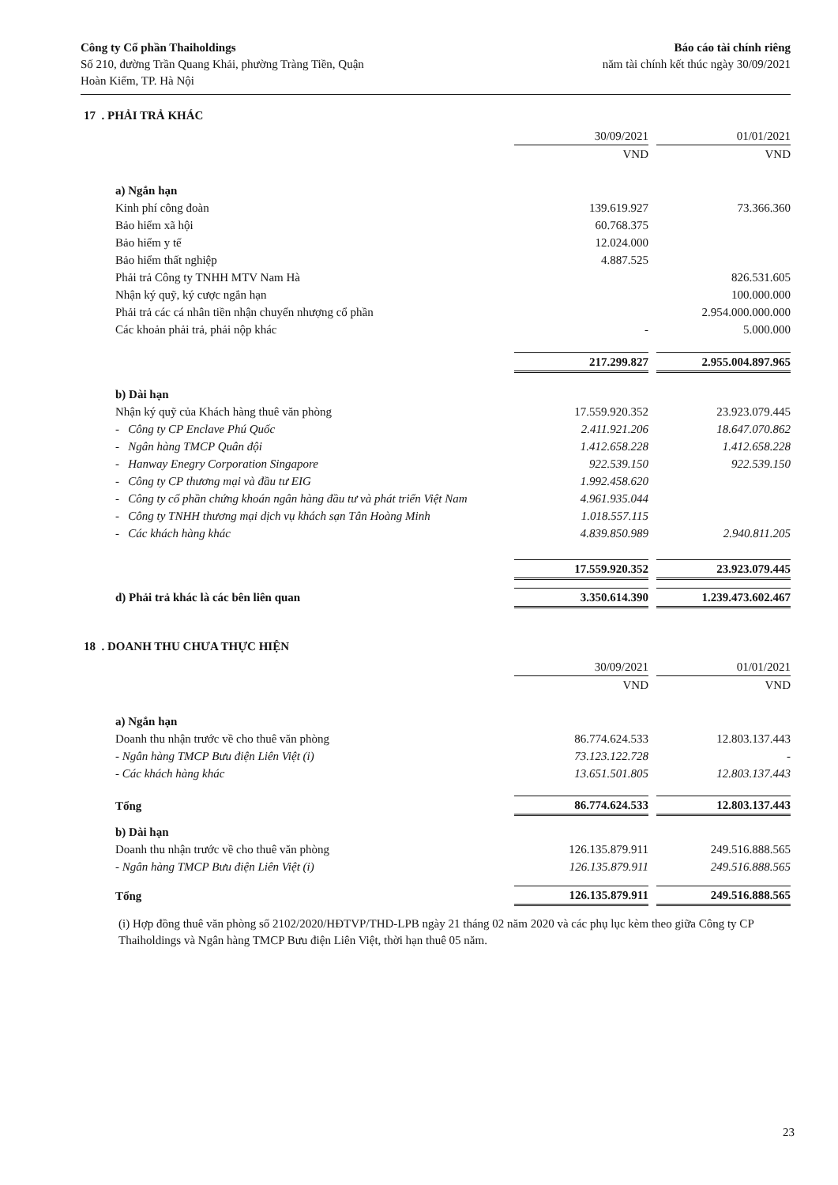Công ty Cổ phần Thaiholdings
Số 210, đường Trần Quang Khải, phường Tràng Tiền, Quận
Hoàn Kiếm, TP. Hà Nội
Báo cáo tài chính riêng
năm tài chính kết thúc ngày 30/09/2021
17 . PHẢI TRẢ KHÁC
| | 30/09/2021 | | 01/01/2021 |
| | VND | | VND |
| a) Ngắn hạn | | | |
| Kinh phí công đoàn | 139.619.927 | | 73.366.360 |
| Bảo hiểm xã hội | 60.768.375 | | |
| Bảo hiểm y tế | 12.024.000 | | |
| Bảo hiểm thất nghiệp | 4.887.525 | | |
| Phải trả Công ty TNHH MTV Nam Hà | | | 826.531.605 |
| Nhận ký quỹ, ký cược ngắn hạn | | | 100.000.000 |
| Phải trả các cá nhân tiền nhận chuyển nhượng cổ phần | | | 2.954.000.000.000 |
| Các khoản phải trả, phải nộp khác | - | | 5.000.000 |
| | 217.299.827 | | 2.955.004.897.965 |
| b) Dài hạn | | | |
| Nhận ký quỹ của Khách hàng thuê văn phòng | 17.559.920.352 | | 23.923.079.445 |
| - Công ty CP Enclave Phú Quốc | 2.411.921.206 | | 18.647.070.862 |
| - Ngân hàng TMCP Quân đội | 1.412.658.228 | | 1.412.658.228 |
| - Hanway Enegry Corporation Singapore | 922.539.150 | | 922.539.150 |
| - Công ty CP thương mại và đầu tư EIG | 1.992.458.620 | | |
| - Công ty cổ phần chứng khoán ngân hàng đầu tư và phát triển Việt Nam | 4.961.935.044 | | |
| - Công ty TNHH thương mại dịch vụ khách sạn Tân Hoàng Minh | 1.018.557.115 | | |
| - Các khách hàng khác | 4.839.850.989 | | 2.940.811.205 |
| | 17.559.920.352 | | 23.923.079.445 |
| d) Phải trả khác là các bên liên quan | 3.350.614.390 | | 1.239.473.602.467 |
18 . DOANH THU CHƯA THỰC HIỆN
| | 30/09/2021 | | 01/01/2021 |
| | VND | | VND |
| a) Ngắn hạn | | | |
| Doanh thu nhận trước về cho thuê văn phòng | 86.774.624.533 | | 12.803.137.443 |
| - Ngân hàng TMCP Bưu điện Liên Việt (i) | 73.123.122.728 | | - |
| - Các khách hàng khác | 13.651.501.805 | | 12.803.137.443 |
| Tổng | 86.774.624.533 | | 12.803.137.443 |
| b) Dài hạn | | | |
| Doanh thu nhận trước về cho thuê văn phòng | 126.135.879.911 | | 249.516.888.565 |
| - Ngân hàng TMCP Bưu điện Liên Việt (i) | 126.135.879.911 | | 249.516.888.565 |
| Tổng | 126.135.879.911 | | 249.516.888.565 |
(i) Hợp đồng thuê văn phòng số 2102/2020/HĐTVP/THD-LPB ngày 21 tháng 02 năm 2020 và các phụ lục kèm theo giữa Công ty CP Thaiholdings và Ngân hàng TMCP Bưu điện Liên Việt, thời hạn thuê 05 năm.
23